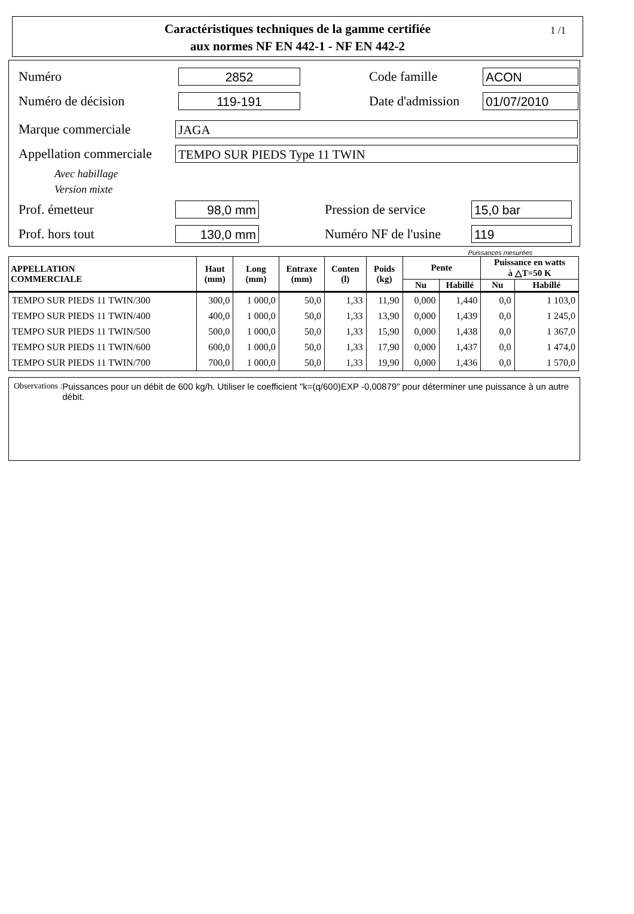Caractéristiques techniques de la gamme certifiée
aux normes NF EN 442-1 - NF EN 442-2
1 /1
Numéro 2852 Code famille ACON
Numéro de décision 119-191 Date d'admission 01/07/2010
Marque commerciale JAGA
Appellation commerciale TEMPO SUR PIEDS Type 11 TWIN
Avec habillage
Version mixte
Prof. émetteur 98,0 mm Pression de service 15,0 bar
Prof. hors tout 130,0 mm Numéro NF de l'usine 119
Puissances mesurées
| APPELLATION COMMERCIALE | Haut (mm) | Long (mm) | Entraxe (mm) | Conten (l) | Poids (kg) | Pente | | Puissance en watts à △T=50 K | |
| --- | --- | --- | --- | --- | --- | --- | --- | --- | --- |
| | | | | | | Nu | Habillé | Nu | Habillé |
| TEMPO SUR PIEDS 11 TWIN/300 | 300,0 | 1 000,0 | 50,0 | 1,33 | 11,90 | 0,000 | 1,440 | 0,0 | 1 103,0 |
| TEMPO SUR PIEDS 11 TWIN/400 | 400,0 | 1 000,0 | 50,0 | 1,33 | 13,90 | 0,000 | 1,439 | 0,0 | 1 245,0 |
| TEMPO SUR PIEDS 11 TWIN/500 | 500,0 | 1 000,0 | 50,0 | 1,33 | 15,90 | 0,000 | 1,438 | 0,0 | 1 367,0 |
| TEMPO SUR PIEDS 11 TWIN/600 | 600,0 | 1 000,0 | 50,0 | 1,33 | 17,90 | 0,000 | 1,437 | 0,0 | 1 474,0 |
| TEMPO SUR PIEDS 11 TWIN/700 | 700,0 | 1 000,0 | 50,0 | 1,33 | 19,90 | 0,000 | 1,436 | 0,0 | 1 570,0 |
Observations : Puissances pour un débit de 600 kg/h. Utiliser le coefficient "k=(q/600)EXP -0,00879" pour déterminer une puissance à un autre débit.